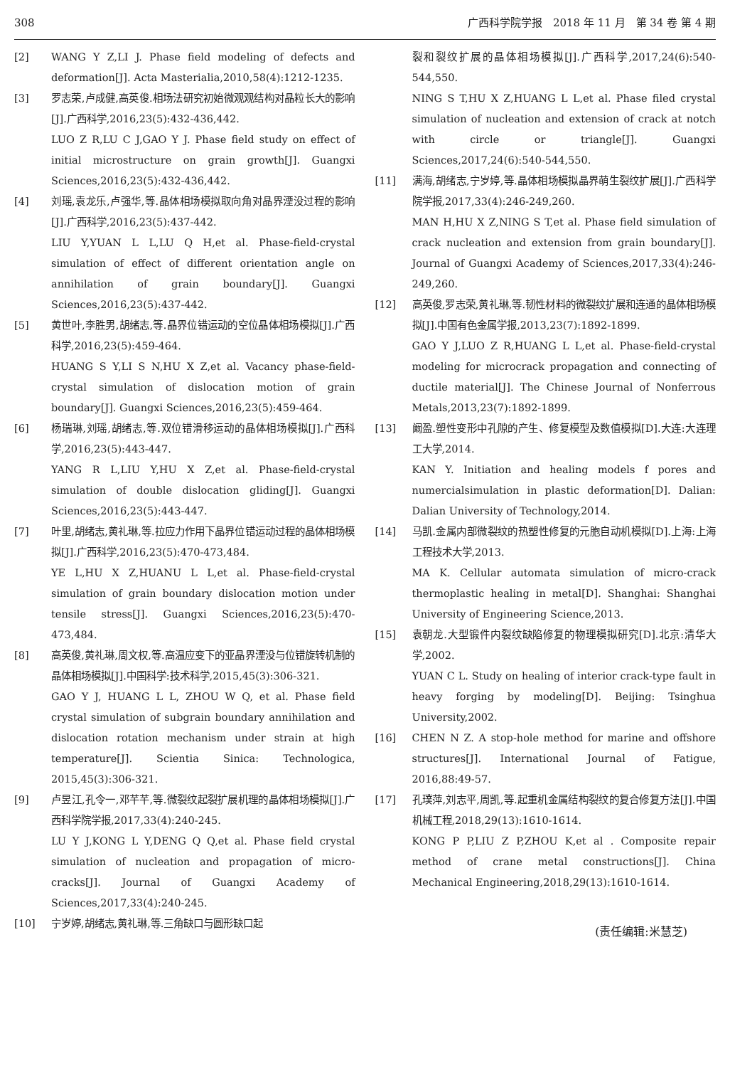308 广西科学院学报　2018 年 11 月　第 34 卷 第 4 期
[2] WANG Y Z,LI J. Phase field modeling of defects and deformation[J]. Acta Masterialia,2010,58(4):1212-1235.
[3] 罗志荣,卢成健,高英俊.相场法研究初始微观观结构对晶粒长大的影响[J].广西科学,2016,23(5):432-436,442.
LUO Z R,LU C J,GAO Y J. Phase field study on effect of initial microstructure on grain growth[J]. Guangxi Sciences,2016,23(5):432-436,442.
[4] 刘瑶,袁龙乐,卢强华,等.晶体相场模拟取向角对晶界湮没过程的影响[J].广西科学,2016,23(5):437-442.
LIU Y,YUAN L L,LU Q H,et al. Phase-field-crystal simulation of effect of different orientation angle on annihilation of grain boundary[J]. Guangxi Sciences,2016,23(5):437-442.
[5] 黄世叶,李胜男,胡绪志,等.晶界位错运动的空位晶体相场模拟[J].广西科学,2016,23(5):459-464.
HUANG S Y,LI S N,HU X Z,et al. Vacancy phase-field-crystal simulation of dislocation motion of grain boundary[J]. Guangxi Sciences,2016,23(5):459-464.
[6] 杨瑞琳,刘瑶,胡绪志,等.双位错滑移运动的晶体相场模拟[J].广西科学,2016,23(5):443-447.
YANG R L,LIU Y,HU X Z,et al. Phase-field-crystal simulation of double dislocation gliding[J]. Guangxi Sciences,2016,23(5):443-447.
[7] 叶里,胡绪志,黄礼琳,等.拉应力作用下晶界位错运动过程的晶体相场模拟[J].广西科学,2016,23(5):470-473,484.
YE L,HU X Z,HUANU L L,et al. Phase-field-crystal simulation of grain boundary dislocation motion under tensile stress[J]. Guangxi Sciences,2016,23(5):470-473,484.
[8] 高英俊,黄礼琳,周文权,等.高温应变下的亚晶界湮没与位错旋转机制的晶体相场模拟[J].中国科学:技术科学,2015,45(3):306-321.
GAO Y J, HUANG L L, ZHOU W Q, et al. Phase field crystal simulation of subgrain boundary annihilation and dislocation rotation mechanism under strain at high temperature[J]. Scientia Sinica: Technologica, 2015,45(3):306-321.
[9] 卢昱江,孔令一,邓芊芊,等.微裂纹起裂扩展机理的晶体相场模拟[J].广西科学院学报,2017,33(4):240-245.
LU Y J,KONG L Y,DENG Q Q,et al. Phase field crystal simulation of nucleation and propagation of micro-cracks[J]. Journal of Guangxi Academy of Sciences,2017,33(4):240-245.
[10] 宁岁婷,胡绪志,黄礼琳,等.三角缺口与圆形缺口起
裂和裂纹扩展的晶体相场模拟[J].广西科学,2017,24(6):540-544,550.
NING S T,HU X Z,HUANG L L,et al. Phase filed crystal simulation of nucleation and extension of crack at notch with circle or triangle[J]. Guangxi Sciences,2017,24(6):540-544,550.
[11] 满海,胡绪志,宁岁婷,等.晶体相场模拟晶界萌生裂纹扩展[J].广西科学院学报,2017,33(4):246-249,260.
MAN H,HU X Z,NING S T,et al. Phase field simulation of crack nucleation and extension from grain boundary[J]. Journal of Guangxi Academy of Sciences,2017,33(4):246-249,260.
[12] 高英俊,罗志荣,黄礼琳,等.韧性材料的微裂纹扩展和连通的晶体相场模拟[J].中国有色金属学报,2013,23(7):1892-1899.
GAO Y J,LUO Z R,HUANG L L,et al. Phase-field-crystal modeling for microcrack propagation and connecting of ductile material[J]. The Chinese Journal of Nonferrous Metals,2013,23(7):1892-1899.
[13] 阚盈.塑性变形中孔隙的产生、修复模型及数值模拟[D].大连:大连理工大学,2014.
KAN Y. Initiation and healing models f pores and numercialsimulation in plastic deformation[D]. Dalian: Dalian University of Technology,2014.
[14] 马凯.金属内部微裂纹的热塑性修复的元胞自动机模拟[D].上海:上海工程技术大学,2013.
MA K. Cellular automata simulation of micro-crack thermoplastic healing in metal[D]. Shanghai: Shanghai University of Engineering Science,2013.
[15] 袁朝龙.大型锻件内裂纹缺陷修复的物理模拟研究[D].北京:清华大学,2002.
YUAN C L. Study on healing of interior crack-type fault in heavy forging by modeling[D]. Beijing: Tsinghua University,2002.
[16] CHEN N Z. A stop-hole method for marine and offshore structures[J]. International Journal of Fatigue, 2016,88:49-57.
[17] 孔璞萍,刘志平,周凯,等.起重机金属结构裂纹的复合修复方法[J].中国机械工程,2018,29(13):1610-1614.
KONG P P,LIU Z P,ZHOU K,et al . Composite repair method of crane metal constructions[J]. China Mechanical Engineering,2018,29(13):1610-1614.
(责任编辑:米慧芝)